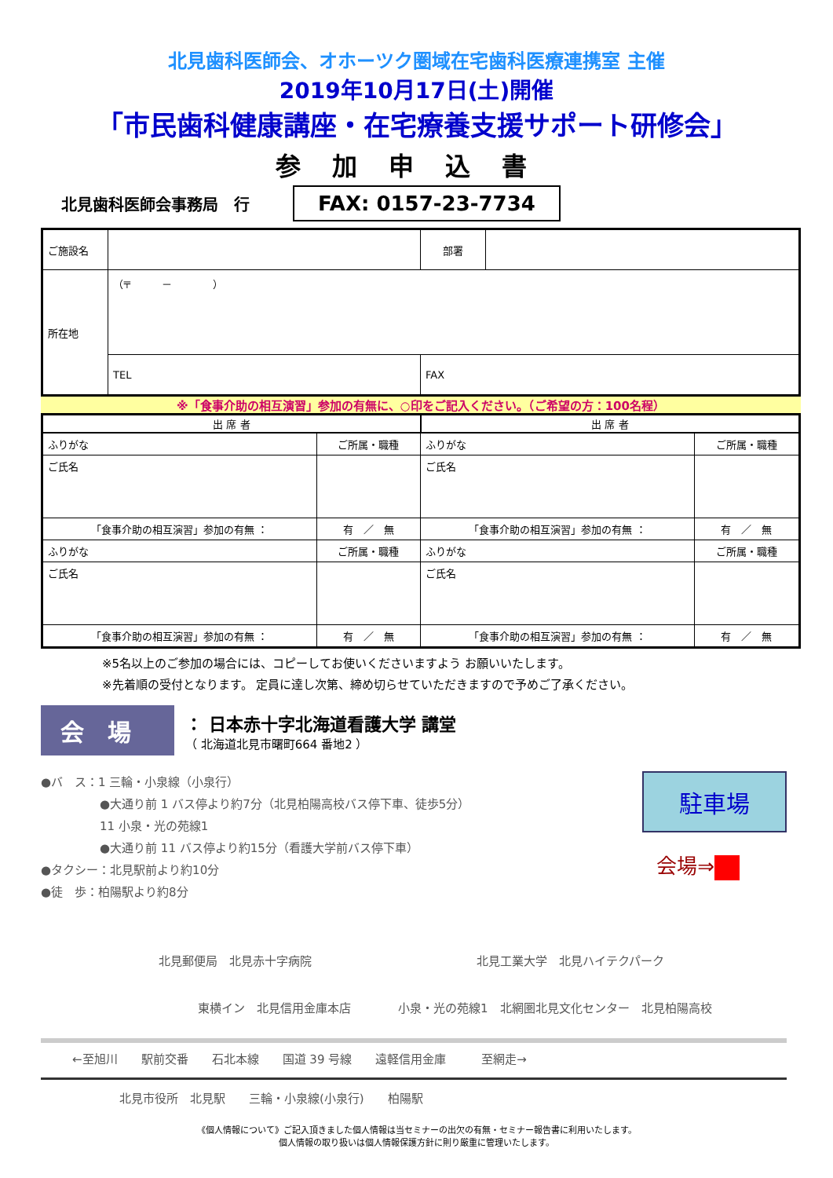北見歯科医師会、オホーツク圏域在宅歯科医療連携室 主催
2019年10月17日(土)開催
「市民歯科健康講座・在宅療養支援サポート研修会」
参加申込書
北見歯科医師会事務局　行 FAX: 0157-23-7734
| ご施設名 | | 部署 | |
| 所在地 | （〒 － ） | | |
| | TEL | FAX | |
※「食事介助の相互演習」参加の有無に、○印をご記入ください。（ご希望の方：100名程）
| 出 席 者 | | 出 席 者 | |
| --- | --- | --- | --- |
| ふりがな | ご所属・職種 | ふりがな | ご所属・職種 |
| ご氏名 | | ご氏名 | |
| 「食事介助の相互演習」参加の有無 ： | 有 ／ 無 | 「食事介助の相互演習」参加の有無 ： | 有 ／ 無 |
| ふりがな | ご所属・職種 | ふりがな | ご所属・職種 |
| ご氏名 | | ご氏名 | |
| 「食事介助の相互演習」参加の有無 ： | 有 ／ 無 | 「食事介助の相互演習」参加の有無 ： | 有 ／ 無 |
※5名以上のご参加の場合には、コピーしてお使いくださいますよう お願いいたします。
※先着順の受付となります。 定員に達し次第、締め切らせていただきますので予めご了承ください。
会場
： 日本赤十字北海道看護大学 講堂
（ 北海道北見市曙町664 番地2 ）
●バ　ス：1 三輪・小泉線（小泉行）
　　　　　●大通り前 1 バス停より約7分（北見柏陽高校バス停下車、徒歩5分）
　　　　　11 小泉・光の苑線1
　　　　　●大通り前 11 バス停より約15分（看護大学前バス停下車）
●タクシー：北見駅前より約10分
●徒　歩：柏陽駅より約8分
駐車場
会場⇒
北見郵便局　北見赤十字病院　　　　　　　　　　　　　　北見工業大学　北見ハイテクパーク
東横イン　北見信用金庫本店　　　　小泉・光の苑線1　北網圏北見文化センター　北見柏陽高校
←至旭川　　駅前交番　　石北本線　　国道 39 号線　　遠軽信用金庫　　　至網走→
北見市役所　北見駅　　三輪・小泉線(小泉行)　　柏陽駅
《個人情報について》ご記入頂きました個人情報は当セミナーの出欠の有無・セミナー報告書に利用いたします。
個人情報の取り扱いは個人情報保護方針に則り厳重に管理いたします。